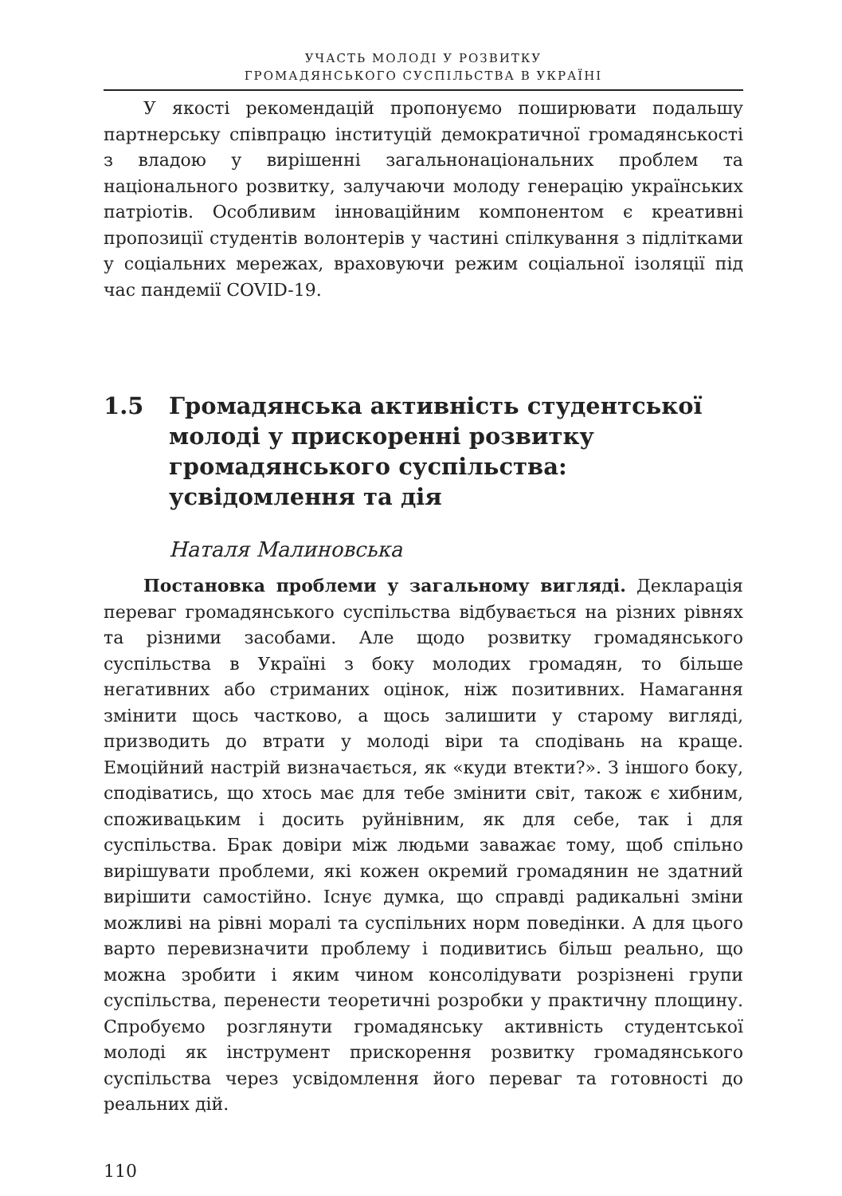УЧАСТЬ МОЛОДІ У РОЗВИТКУ
ГРОМАДЯНСЬКОГО СУСПІЛЬСТВА В УКРАЇНІ
У якості рекомендацій пропонуємо поширювати подальшу партнерську співпрацю інституцій демократичної громадянськості з владою у вирішенні загальнонаціональних проблем та національного розвитку, залучаючи молоду генерацію українських патріотів. Особливим інноваційним компонентом є креативні пропозиції студентів волонтерів у частині спілкування з підлітками у соціальних мережах, враховуючи режим соціальної ізоляції під час пандемії COVID-19.
1.5 Громадянська активність студентської молоді у прискоренні розвитку громадянського суспільства: усвідомлення та дія
Наталя Малиновська
Постановка проблеми у загальному вигляді. Декларація переваг громадянського суспільства відбувається на різних рівнях та різними засобами. Але щодо розвитку громадянського суспільства в Україні з боку молодих громадян, то більше негативних або стриманих оцінок, ніж позитивних. Намагання змінити щось частково, а щось залишити у старому вигляді, призводить до втрати у молоді віри та сподівань на краще. Емоційний настрій визначається, як «куди втекти?». З іншого боку, сподіватись, що хтось має для тебе змінити світ, також є хибним, споживацьким і досить руйнівним, як для себе, так і для суспільства. Брак довіри між людьми заважає тому, щоб спільно вирішувати проблеми, які кожен окремий громадянин не здатний вирішити самостійно. Існує думка, що справді радикальні зміни можливі на рівні моралі та суспільних норм поведінки. А для цього варто перевизначити проблему і подивитись більш реально, що можна зробити і яким чином консолідувати розрізнені групи суспільства, перенести теоретичні розробки у практичну площину. Спробуємо розглянути громадянську активність студентської молоді як інструмент прискорення розвитку громадянського суспільства через усвідомлення його переваг та готовності до реальних дій.
110